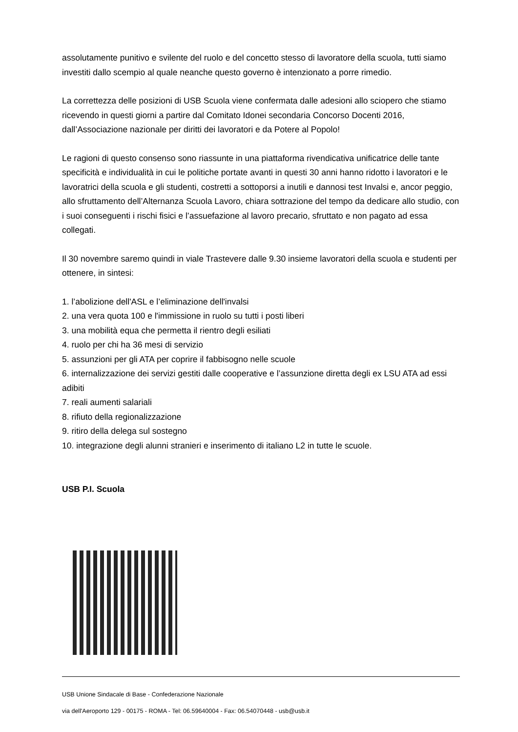assolutamente punitivo e svilente del ruolo e del concetto stesso di lavoratore della scuola, tutti siamo investiti dallo scempio al quale neanche questo governo è intenzionato a porre rimedio.
La correttezza delle posizioni di USB Scuola viene confermata dalle adesioni allo sciopero che stiamo ricevendo in questi giorni a partire dal Comitato Idonei secondaria Concorso Docenti 2016, dall’Associazione nazionale per diritti dei lavoratori e da Potere al Popolo!
Le ragioni di questo consenso sono riassunte in una piattaforma rivendicativa unificatrice delle tante specificità e individualità in cui le politiche portate avanti in questi 30 anni hanno ridotto i lavoratori e le lavoratrici della scuola e gli studenti, costretti a sottoporsi a inutili e dannosi test Invalsi e, ancor peggio, allo sfruttamento dell’Alternanza Scuola Lavoro, chiara sottrazione del tempo da dedicare allo studio, con i suoi conseguenti i rischi fisici e l’assuefazione al lavoro precario, sfruttato e non pagato ad essa collegati.
Il 30 novembre saremo quindi in viale Trastevere dalle 9.30 insieme lavoratori della scuola e studenti per ottenere, in sintesi:
1. l’abolizione dell'ASL e l’eliminazione dell'invalsi
2. una vera quota 100 e l'immissione in ruolo su tutti i posti liberi
3. una mobilità equa che permetta il rientro degli esiliati
4. ruolo per chi ha 36 mesi di servizio
5. assunzioni per gli ATA per coprire il fabbisogno nelle scuole
6. internalizzazione dei servizi gestiti dalle cooperative e l’assunzione diretta degli ex LSU ATA ad essi adibiti
7. reali aumenti salariali
8. rifiuto della regionalizzazione
9. ritiro della delega sul sostegno
10. integrazione degli alunni stranieri e inserimento di italiano L2 in tutte le scuole.
USB P.I. Scuola
USB Unione Sindacale di Base - Confederazione Nazionale
via dell'Aeroporto 129 - 00175 - ROMA - Tel: 06.59640004 - Fax: 06.54070448 - usb@usb.it